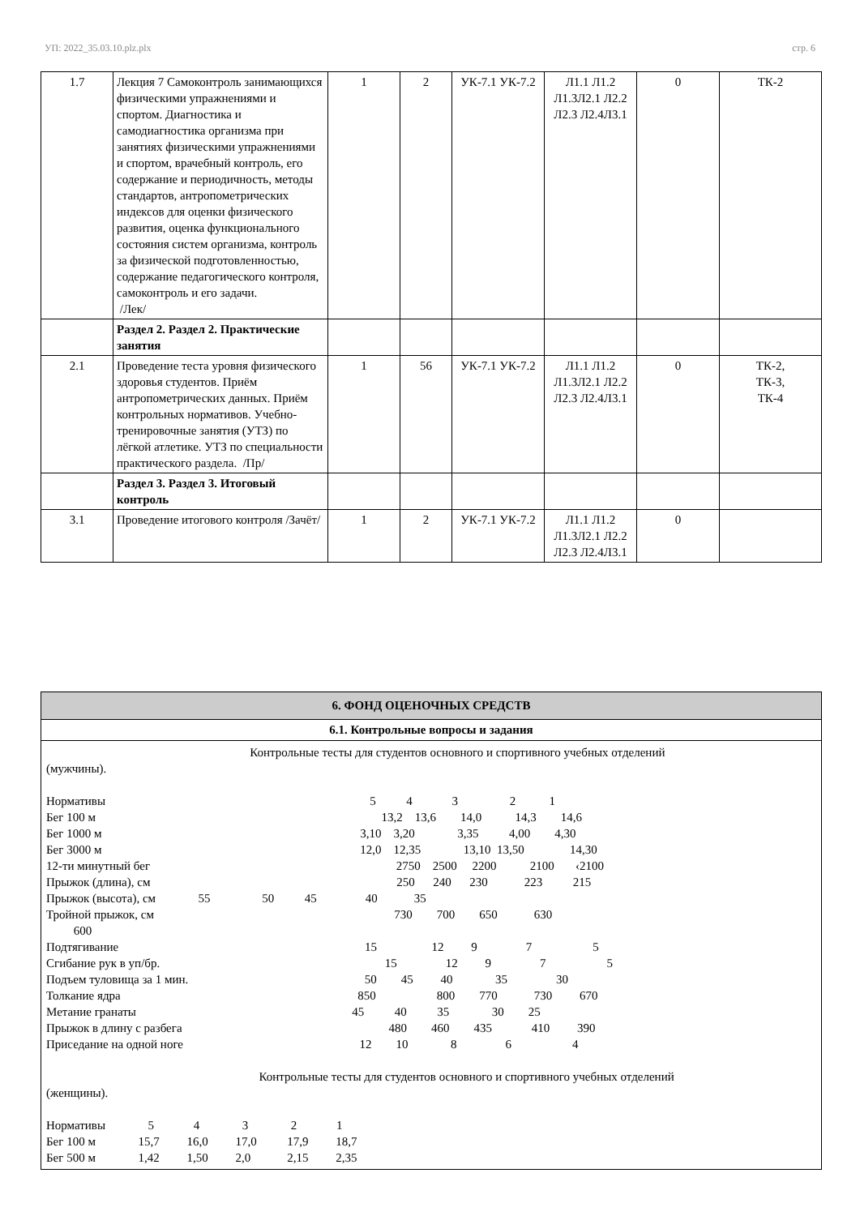УП: 2022_35.03.10.plz.plx стр. 6
| 1.7 | Лекция 7 Самоконтроль занимающихся физическими упражнениями и спортом. Диагностика и самодиагностика организма при занятиях физическими упражнениями и спортом, врачебный контроль, его содержание и периодичность, методы стандартов, антропометрических индексов для оценки физического развития, оценка функционального состояния систем организма, контроль за физической подготовленностью, содержание педагогического контроля, самоконтроль и его задачи. /Лек/ | 1 | 2 | УК-7.1 УК-7.2 | Л1.1 Л1.2 Л1.3Л2.1 Л2.2 Л2.3 Л2.4Л3.1 | 0 | ТК-2 |
| | Раздел 2. Раздел 2. Практические занятия | | | | | | |
| 2.1 | Проведение теста уровня физического здоровья студентов. Приём антропометрических данных. Приём контрольных нормативов. Учебно-тренировочные занятия (УТЗ) по лёгкой атлетике. УТЗ по специальности практического раздела. /Пр/ | 1 | 56 | УК-7.1 УК-7.2 | Л1.1 Л1.2 Л1.3Л2.1 Л2.2 Л2.3 Л2.4Л3.1 | 0 | ТК-2, ТК-3, ТК-4 |
| | Раздел 3. Раздел 3. Итоговый контроль | | | | | | |
| 3.1 | Проведение итогового контроля /Зачёт/ | 1 | 2 | УК-7.1 УК-7.2 | Л1.1 Л1.2 Л1.3Л2.1 Л2.2 Л2.3 Л2.4Л3.1 | 0 | |
6. ФОНД ОЦЕНОЧНЫХ СРЕДСТВ
6.1. Контрольные вопросы и задания
Контрольные тесты для студентов основного и спортивного учебных отделений (мужчины). Нормативы 5 4 3 2 1 Бег 100 м 13,2 13,6 14,0 14,3 14,6 Бег 1000 м 3,10 3,20 3,35 4,00 4,30 Бег 3000 м 12,0 12,35 13,10 13,50 14,30 12-ти минутный бег 2750 2500 2200 2100 ‹2100 Прыжок (длина), см 250 240 230 223 215 Прыжок (высота), см 55 50 45 40 35 Тройной прыжок, см 730 700 650 630 600 Подтягивание 15 12 9 7 5 Сгибание рук в уп/бр. 15 12 9 7 5 Подъем туловища за 1 мин. 50 45 40 35 30 Толкание ядра 850 800 770 730 670 Метание гранаты 45 40 35 30 25 Прыжок в длину с разбега 480 460 435 410 390 Приседание на одной ноге 12 10 8 6 4 Контрольные тесты для студентов основного и спортивного учебных отделений (женщины). Нормативы 5 4 3 2 1 Бег 100 м 15,7 16,0 17,0 17,9 18,7 Бег 500 м 1,42 1,50 2,0 2,15 2,35